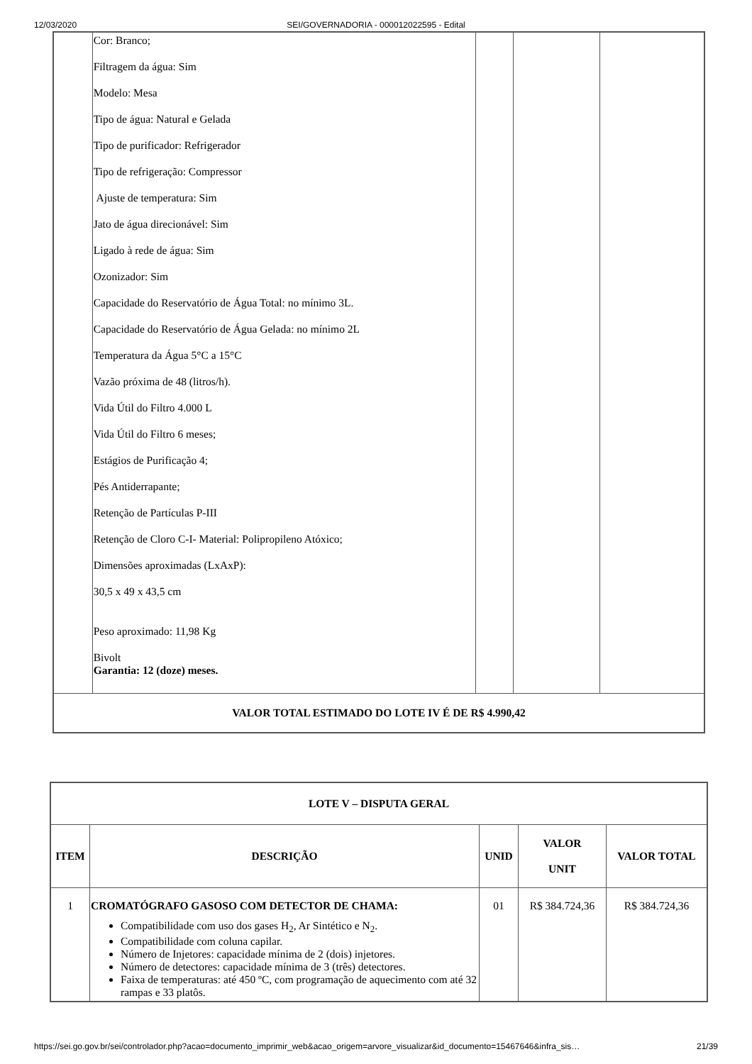12/03/2020 SEI/GOVERNADORIA - 000012022595 - Edital
| | Cor: Branco; Filtragem da água: Sim Modelo: Mesa Tipo de água: Natural e Gelada Tipo de purificador: Refrigerador Tipo de refrigeração: Compressor Ajuste de temperatura: Sim Jato de água direcionável: Sim Ligado à rede de água: Sim Ozonizador: Sim Capacidade do Reservatório de Água Total: no mínimo 3L. Capacidade do Reservatório de Água Gelada: no mínimo 2L Temperatura da Água 5°C a 15°C Vazão próxima de 48 (litros/h). Vida Útil do Filtro 4.000 L Vida Útil do Filtro 6 meses; Estágios de Purificação 4; Pés Antiderrapante; Retenção de Partículas P-III Retenção de Cloro C-I- Material: Polipropileno Atóxico; Dimensões aproximadas (LxAxP): 30,5 x 49 x 43,5 cm Peso aproximado: 11,98 Kg Bivolt Garantia: 12 (doze) meses. | | | |
| VALOR TOTAL ESTIMADO DO LOTE IV É DE R$ 4.990,42 | | | | |
| LOTE V – DISPUTA GERAL | | | | |
| --- | --- | --- | --- | --- |
| ITEM | DESCRIÇÃO | UNID | VALOR UNIT | VALOR TOTAL |
| 1 | CROMATÓGRAFO GASOSO COM DETECTOR DE CHAMA: Compatibilidade com uso dos gases H<sub>2</sub>, Ar Sintético e N<sub>2</sub>. Compatibilidade com coluna capilar. Número de Injetores: capacidade mínima de 2 (dois) injetores. Número de detectores: capacidade mínima de 3 (três) detectores. Faixa de temperaturas: até 450 ºC, com programação de aquecimento com até 32 rampas e 33 platôs. | 01 | R$ 384.724,36 | R$ 384.724,36 |
https://sei.go.gov.br/sei/controlador.php?acao=documento_imprimir_web&acao_origem=arvore_visualizar&id_documento=15467646&infra_sis… 21/39